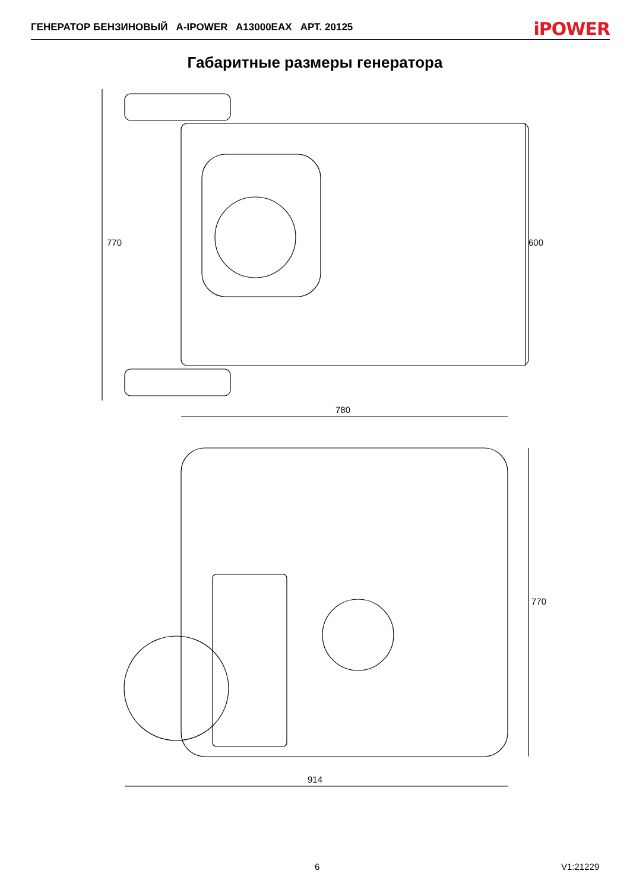ГЕНЕРАТОР БЕНЗИНОВЫЙ A-IPOWER A13000EAX АРТ. 20125 iPOWER
Габаритные размеры генератора
770 600
780
770
914
6 V1:21229